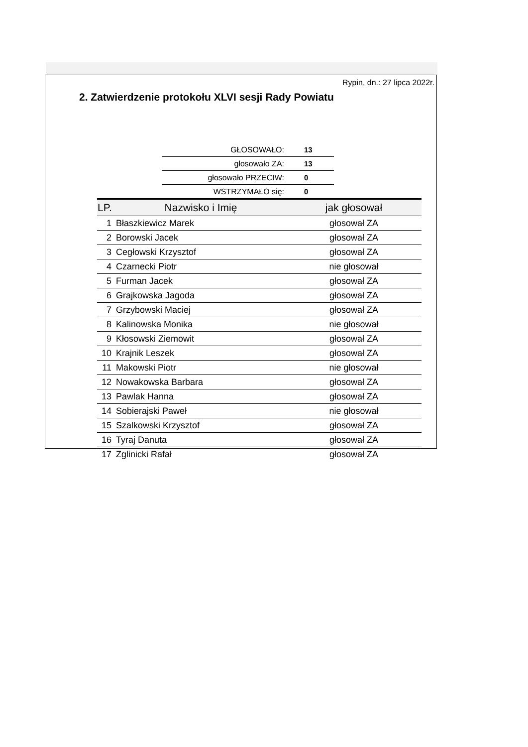Rypin, dn.: 27 lipca 2022r.
2. Zatwierdzenie protokołu XLVI sesji Rady Powiatu
| GŁOSOWAŁO: | 13 |
| głosowało ZA: | 13 |
| głosowało PRZECIW: | 0 |
| WSTRZYMAŁO się: | 0 |
| LP. | Nazwisko i Imię | jak głosował |
| --- | --- | --- |
| 1 | Błaszkiewicz Marek | głosował ZA |
| 2 | Borowski Jacek | głosował ZA |
| 3 | Cegłowski Krzysztof | głosował ZA |
| 4 | Czarnecki Piotr | nie głosował |
| 5 | Furman Jacek | głosował ZA |
| 6 | Grajkowska Jagoda | głosował ZA |
| 7 | Grzybowski Maciej | głosował ZA |
| 8 | Kalinowska Monika | nie głosował |
| 9 | Kłosowski Ziemowit | głosował ZA |
| 10 | Krajnik Leszek | głosował ZA |
| 11 | Makowski Piotr | nie głosował |
| 12 | Nowakowska Barbara | głosował ZA |
| 13 | Pawlak Hanna | głosował ZA |
| 14 | Sobierajski Paweł | nie głosował |
| 15 | Szalkowski Krzysztof | głosował ZA |
| 16 | Tyraj Danuta | głosował ZA |
| 17 | Zglinicki Rafał | głosował ZA |